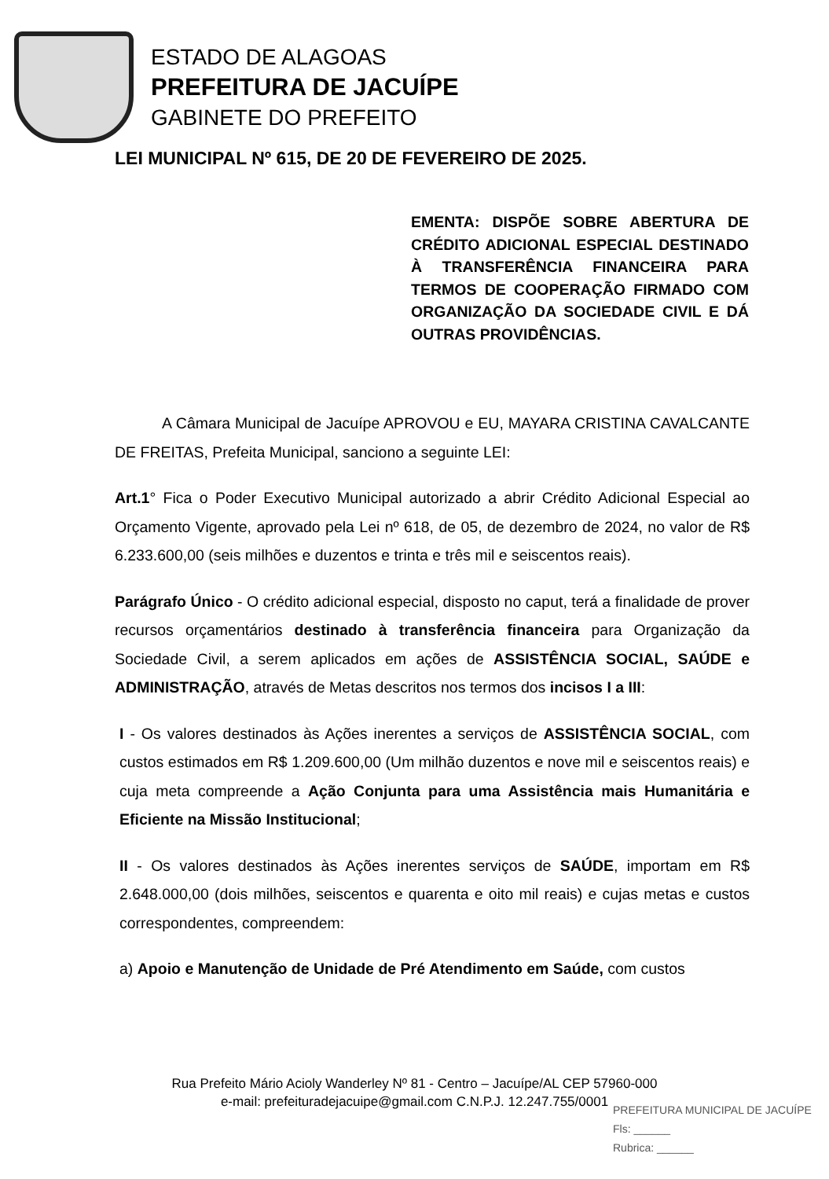ESTADO DE ALAGOAS
PREFEITURA DE JACUÍPE
GABINETE DO PREFEITO
LEI MUNICIPAL Nº 615, DE 20 DE FEVEREIRO DE 2025.
EMENTA: DISPÕE SOBRE ABERTURA DE CRÉDITO ADICIONAL ESPECIAL DESTINADO À TRANSFERÊNCIA FINANCEIRA PARA TERMOS DE COOPERAÇÃO FIRMADO COM ORGANIZAÇÃO DA SOCIEDADE CIVIL E DÁ OUTRAS PROVIDÊNCIAS.
A Câmara Municipal de Jacuípe APROVOU e EU, MAYARA CRISTINA CAVALCANTE DE FREITAS, Prefeita Municipal, sanciono a seguinte LEI:
Art.1° Fica o Poder Executivo Municipal autorizado a abrir Crédito Adicional Especial ao Orçamento Vigente, aprovado pela Lei nº 618, de 05, de dezembro de 2024, no valor de R$ 6.233.600,00 (seis milhões e duzentos e trinta e três mil e seiscentos reais).
Parágrafo Único - O crédito adicional especial, disposto no caput, terá a finalidade de prover recursos orçamentários destinado à transferência financeira para Organização da Sociedade Civil, a serem aplicados em ações de ASSISTÊNCIA SOCIAL, SAÚDE e ADMINISTRAÇÃO, através de Metas descritos nos termos dos incisos I a III:
I - Os valores destinados às Ações inerentes a serviços de ASSISTÊNCIA SOCIAL, com custos estimados em R$ 1.209.600,00 (Um milhão duzentos e nove mil e seiscentos reais) e cuja meta compreende a Ação Conjunta para uma Assistência mais Humanitária e Eficiente na Missão Institucional;
II - Os valores destinados às Ações inerentes serviços de SAÚDE, importam em R$ 2.648.000,00 (dois milhões, seiscentos e quarenta e oito mil reais) e cujas metas e custos correspondentes, compreendem:
a) Apoio e Manutenção de Unidade de Pré Atendimento em Saúde, com custos
Rua Prefeito Mário Acioly Wanderley Nº 81 - Centro – Jacuípe/AL CEP 57960-000
e-mail: prefeituradejacuipe@gmail.com C.N.P.J. 12.247.755/0001
PREFEITURA MUNICIPAL DE JACUÍPE
Fls: ______
Rubrica: ______